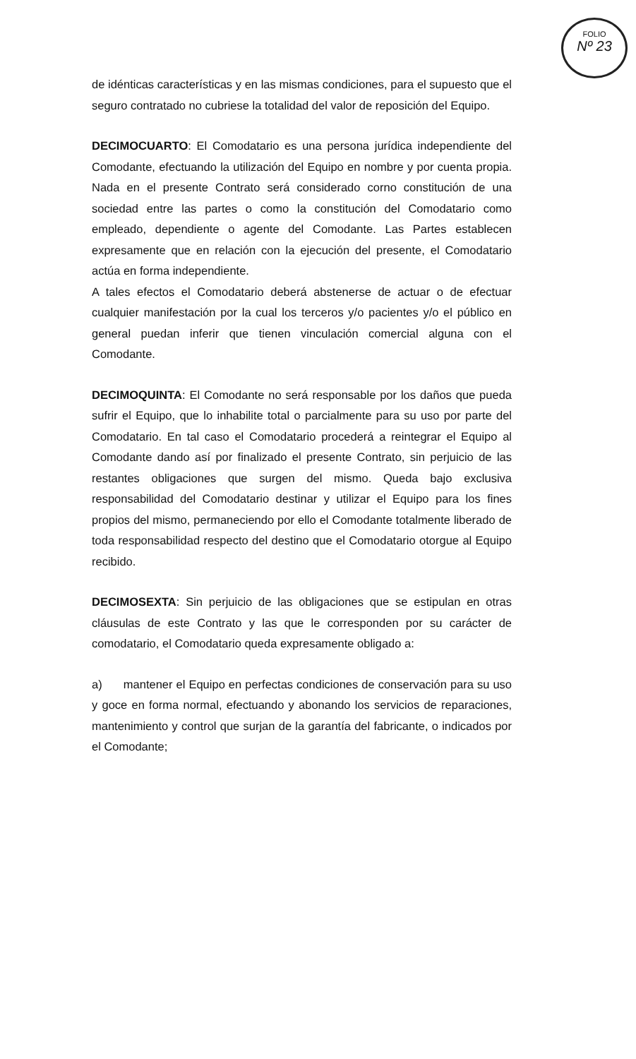FOLIO
Nº 23
de idénticas características y en las mismas condiciones, para el supuesto que el seguro contratado no cubriese la totalidad del valor de reposición del Equipo.
DECIMOCUARTO: El Comodatario es una persona jurídica independiente del Comodante, efectuando la utilización del Equipo en nombre y por cuenta propia. Nada en el presente Contrato será considerado corno constitución de una sociedad entre las partes o como la constitución del Comodatario como empleado, dependiente o agente del Comodante. Las Partes establecen expresamente que en relación con la ejecución del presente, el Comodatario actúa en forma independiente.
A tales efectos el Comodatario deberá abstenerse de actuar o de efectuar cualquier manifestación por la cual los terceros y/o pacientes y/o el público en general puedan inferir que tienen vinculación comercial alguna con el Comodante.
DECIMOQUINTA: El Comodante no será responsable por los daños que pueda sufrir el Equipo, que lo inhabilite total o parcialmente para su uso por parte del Comodatario. En tal caso el Comodatario procederá a reintegrar el Equipo al Comodante dando así por finalizado el presente Contrato, sin perjuicio de las restantes obligaciones que surgen del mismo. Queda bajo exclusiva responsabilidad del Comodatario destinar y utilizar el Equipo para los fines propios del mismo, permaneciendo por ello el Comodante totalmente liberado de toda responsabilidad respecto del destino que el Comodatario otorgue al Equipo recibido.
DECIMOSEXTA: Sin perjuicio de las obligaciones que se estipulan en otras cláusulas de este Contrato y las que le corresponden por su carácter de comodatario, el Comodatario queda expresamente obligado a:
a) mantener el Equipo en perfectas condiciones de conservación para su uso y goce en forma normal, efectuando y abonando los servicios de reparaciones, mantenimiento y control que surjan de la garantía del fabricante, o indicados por el Comodante;